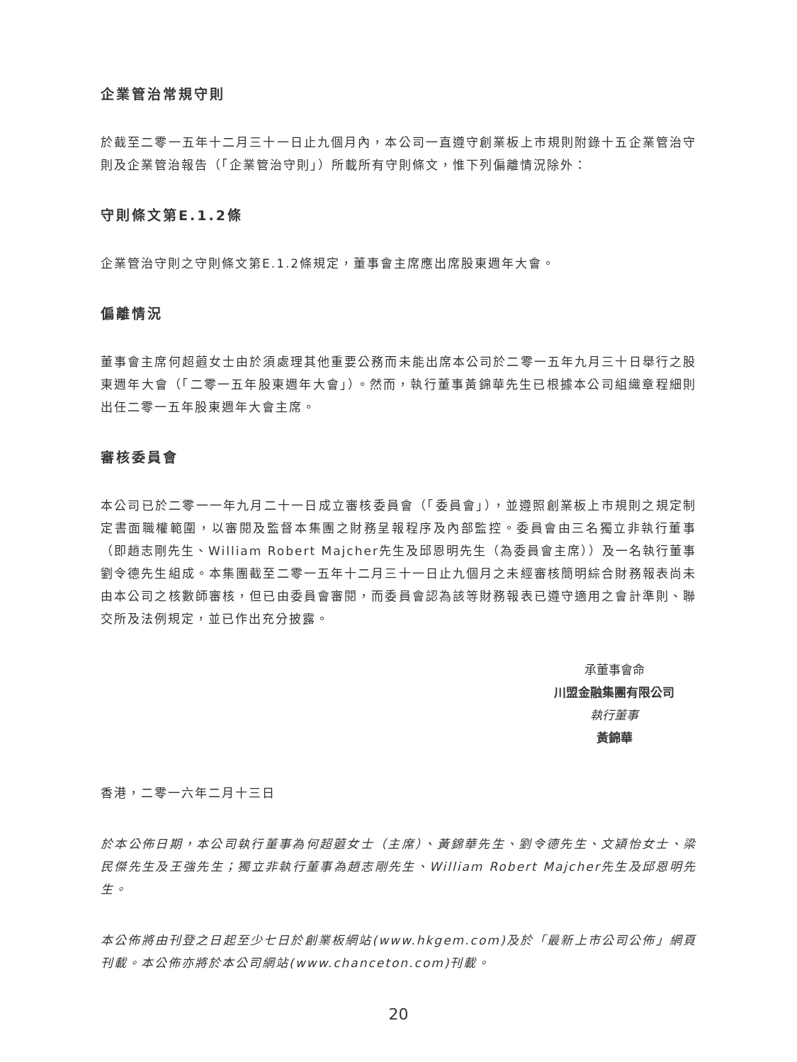企業管治常規守則
於截至二零一五年十二月三十一日止九個月內，本公司一直遵守創業板上市規則附錄十五企業管治守則及企業管治報告（「企業管治守則」）所載所有守則條文，惟下列偏離情況除外：
守則條文第E.1.2條
企業管治守則之守則條文第E.1.2條規定，董事會主席應出席股東週年大會。
偏離情況
董事會主席何超蕸女士由於須處理其他重要公務而未能出席本公司於二零一五年九月三十日舉行之股東週年大會（「二零一五年股東週年大會」）。然而，執行董事黃錦華先生已根據本公司組織章程細則出任二零一五年股東週年大會主席。
審核委員會
本公司已於二零一一年九月二十一日成立審核委員會（「委員會」），並遵照創業板上市規則之規定制定書面職權範圍，以審閱及監督本集團之財務呈報程序及內部監控。委員會由三名獨立非執行董事（即趙志剛先生、William Robert Majcher先生及邱恩明先生（為委員會主席））及一名執行董事劉令德先生組成。本集團截至二零一五年十二月三十一日止九個月之未經審核簡明綜合財務報表尚未由本公司之核數師審核，但已由委員會審閱，而委員會認為該等財務報表已遵守適用之會計準則、聯交所及法例規定，並已作出充分披露。
承董事會命
川盟金融集團有限公司
執行董事
黃錦華
香港，二零一六年二月十三日
於本公佈日期，本公司執行董事為何超蕸女士（主席）、黃錦華先生、劉令德先生、文潁怡女士、梁民傑先生及王強先生；獨立非執行董事為趙志剛先生、William Robert Majcher先生及邱恩明先生。
本公佈將由刊登之日起至少七日於創業板網站(www.hkgem.com)及於「最新上市公司公佈」網頁刊載。本公佈亦將於本公司網站(www.chanceton.com)刊載。
20